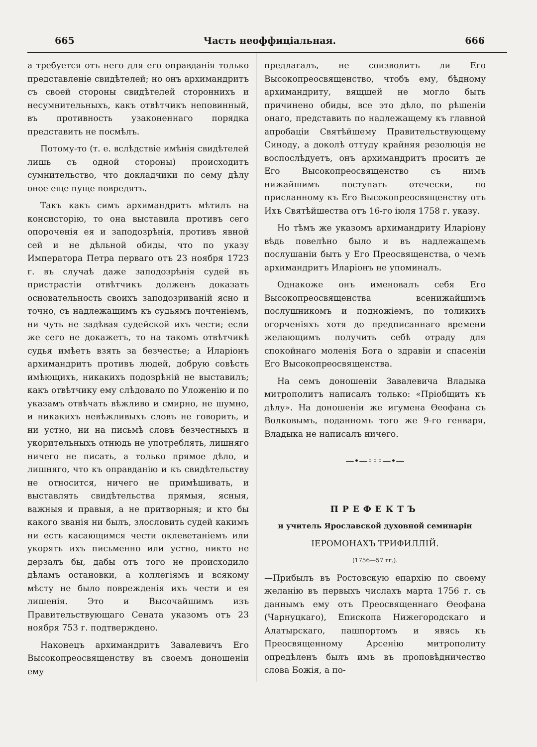665 Часть неоффиціальная. 666
а требуется отъ него для его оправданія только представленіе свидѣтелей; но онъ архимандритъ съ своей стороны свидѣтелей стороннихъ и несумнительныхъ, какъ отвѣтчикъ неповинный, въ противность узаконеннаго порядка представить не посмѣлъ.
Потому-то (т. е. вслѣдствіе имѣнія свидѣтелей лишь съ одной стороны) происходитъ сумнительство, что докладчики по сему дѣлу оное еще пуще повредятъ.
Такъ какъ симъ архимандритъ мѣтилъ на консисторію, то она выставила противъ сего опороченія ея и заподозрѣнія, противъ явной сей и не дѣльной обиды, что по указу Императора Петра перваго отъ 23 ноября 1723 г. въ случаѣ даже заподозрѣнія судей въ пристрастіи отвѣтчикъ долженъ доказать основательность своихъ заподозриваній ясно и точно, съ надлежащимъ къ судьямъ почтеніемъ, ни чуть не задѣвая судейской ихъ чести; если же сего не докажетъ, то на такомъ отвѣтчикѣ судья имѣетъ взять за безчестье; а Иларіонъ архимандритъ противъ людей, добрую совѣсть имѣющихъ, никакихъ подозрѣній не выставилъ; какъ отвѣтчику ему слѣдовало по Уложенію и по указамъ отвѣчать вѣжливо и смирно, не шумно, и никакихъ невѣжливыхъ словъ не говорить, и ни устно, ни на письмѣ словъ безчестныхъ и укорительныхъ отнюдь не употреблять, лишняго ничего не писать, а только прямое дѣло, и лишняго, что къ оправданію и къ свидѣтельству не относится, ничего не примѣшивать, и выставлять свидѣтельства прямыя, ясныя, важныя и правыя, а не притворныя; и кто бы какого званія ни былъ, злословить судей какимъ ни есть касающимся чести оклеветаніемъ или укорять ихъ письменно или устно, никто не дерзалъ бы, дабы отъ того не происходило дѣламъ остановки, а коллегіямъ и всякому мѣсту не было поврежденія ихъ чести и ея лишенія. Это и Высочайшимъ изъ Правительствующаго Сената указомъ отъ 23 ноября 753 г. подтверждено.
Наконецъ архимандритъ Завалевичъ Его Высокопреосвященству въ своемъ доношеніи ему
предлагалъ, не соизволитъ ли Его Высокопреосвященство, чтобъ ему, бѣдному архимандриту, вящшей не могло быть причинено обиды, все это дѣло, по рѣшеніи онаго, представить по надлежащему къ главной апробаціи Святѣйшему Правительствующему Синоду, а доколѣ оттуду крайняя резолюція не воспослѣдуетъ, онъ архимандритъ проситъ де Его Высокопреосвященство съ нимъ нижайшимъ поступать отечески, по присланному къ Его Высокопреосвященству отъ Ихъ Святѣйшества отъ 16-го іюля 1758 г. указу.
Но тѣмъ же указомъ архимандриту Иларіону вѣдь повелѣно было и въ надлежащемъ послушаніи быть у Его Преосвященства, о чемъ архимандритъ Иларіонъ не упоминалъ.
Однакоже онъ именовалъ себя Его Высокопреосвященства всенижайшимъ послушникомъ и подножіемъ, по толикихъ огорченіяхъ хотя до предписаннаго времени желающимъ получить себѣ отраду для спокойнаго моленія Бога о здравіи и спасеніи Его Высокопреосвященства.
На семъ доношеніи Завалевича Владыка митрополитъ написалъ только: «Пріобщить къ дѣлу». На доношеніи же игумена Ѳеофана съ Волковымъ, поданномъ того же 9-го генваря, Владыка не написалъ ничего.
—•—◦◦◦—•—
ПРЕФЕКТЪ
и учитель Ярославской духовной семинаріи
ІЕРОМОНАХЪ ТРИФИЛЛІЙ.
(1756—57 гг.).
—Прибылъ въ Ростовскую епархію по своему желанію въ первыхъ числахъ марта 1756 г. съ даннымъ ему отъ Преосвященнаго Ѳеофана (Чарнуцкаго), Епископа Нижегородскаго и Алатырскаго, пашпортомъ и явясь къ Преосвященному Арсенію митрополиту опредѣленъ былъ имъ въ проповѣдничество слова Божія, а по-